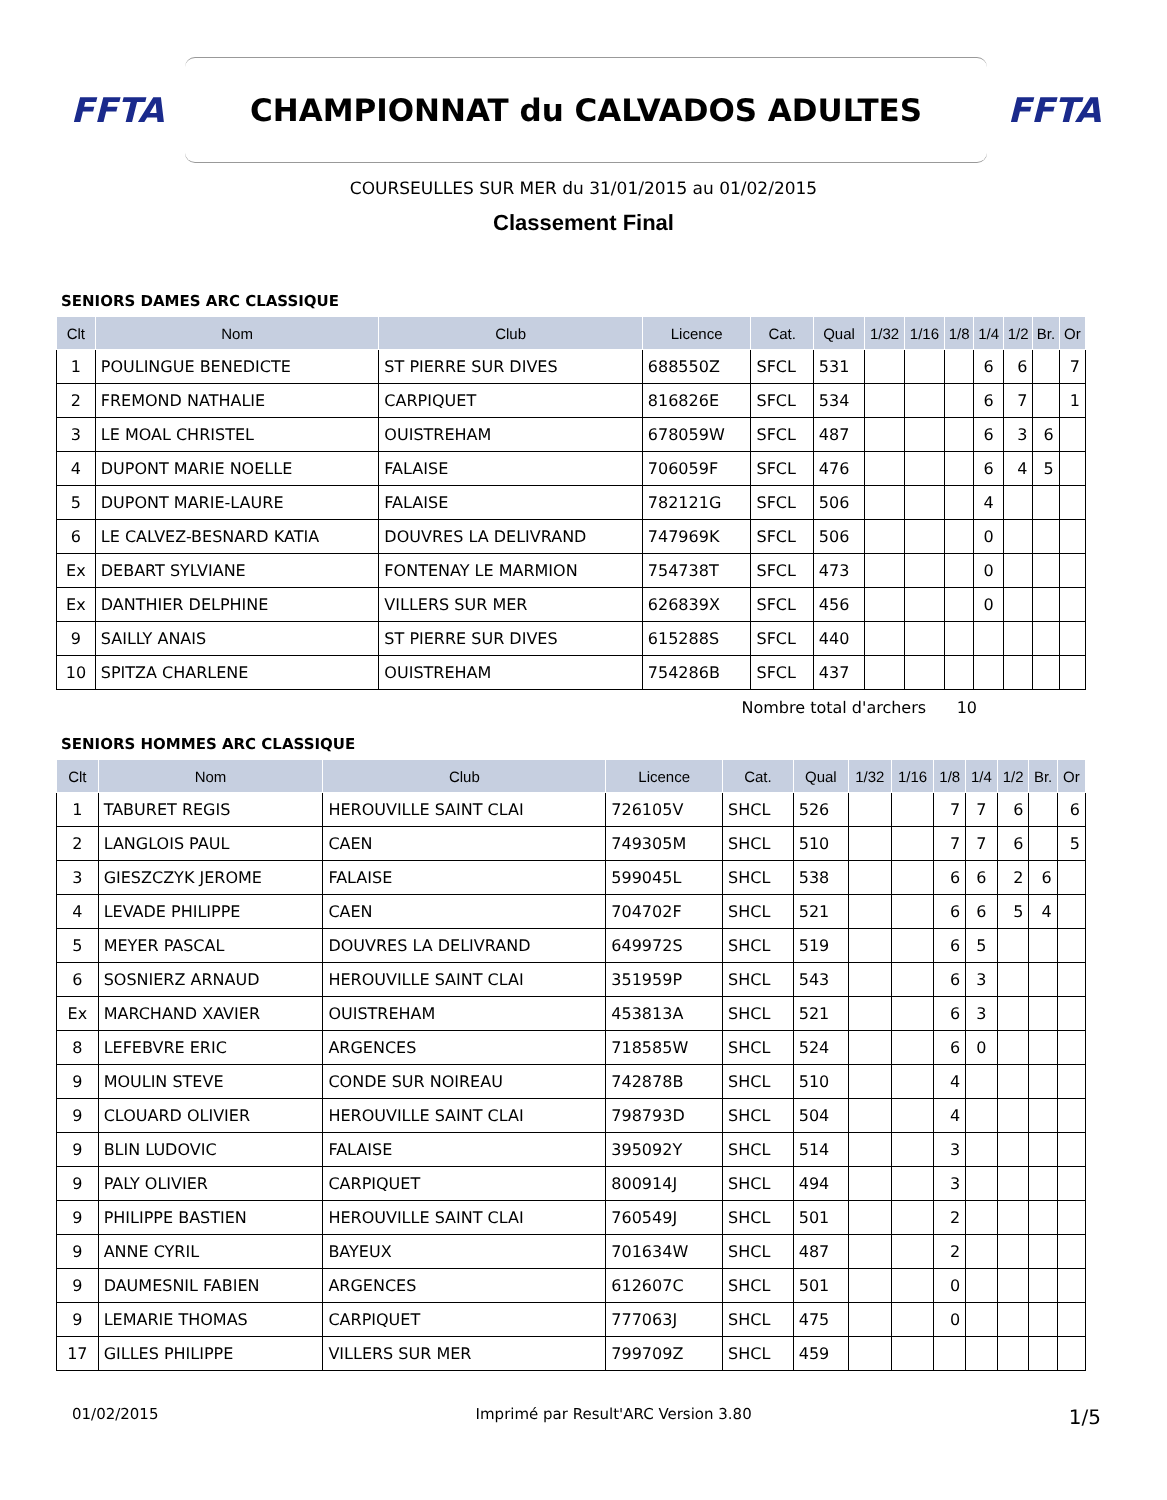FFTA
CHAMPIONNAT du CALVADOS ADULTES
FFTA
COURSEULLES SUR MER du 31/01/2015 au 01/02/2015
Classement Final
SENIORS DAMES ARC CLASSIQUE
| Clt | Nom | Club | Licence | Cat. | Qual | 1/32 | 1/16 | 1/8 | 1/4 | 1/2 | Br. | Or |
| --- | --- | --- | --- | --- | --- | --- | --- | --- | --- | --- | --- | --- |
| 1 | POULINGUE BENEDICTE | ST PIERRE SUR DIVES | 688550Z | SFCL | 531 | | | | 6 | 6 | | 7 |
| 2 | FREMOND NATHALIE | CARPIQUET | 816826E | SFCL | 534 | | | | 6 | 7 | | 1 |
| 3 | LE MOAL CHRISTEL | OUISTREHAM | 678059W | SFCL | 487 | | | | 6 | 3 | 6 | |
| 4 | DUPONT MARIE NOELLE | FALAISE | 706059F | SFCL | 476 | | | | 6 | 4 | 5 | |
| 5 | DUPONT MARIE-LAURE | FALAISE | 782121G | SFCL | 506 | | | | 4 | | | |
| 6 | LE CALVEZ-BESNARD KATIA | DOUVRES LA DELIVRAND | 747969K | SFCL | 506 | | | | 0 | | | |
| Ex | DEBART SYLVIANE | FONTENAY LE MARMION | 754738T | SFCL | 473 | | | | 0 | | | |
| Ex | DANTHIER DELPHINE | VILLERS SUR MER | 626839X | SFCL | 456 | | | | 0 | | | |
| 9 | SAILLY ANAIS | ST PIERRE SUR DIVES | 615288S | SFCL | 440 | | | | | | | |
| 10 | SPITZA CHARLENE | OUISTREHAM | 754286B | SFCL | 437 | | | | | | | |
Nombre total d'archers 10
SENIORS HOMMES ARC CLASSIQUE
| Clt | Nom | Club | Licence | Cat. | Qual | 1/32 | 1/16 | 1/8 | 1/4 | 1/2 | Br. | Or |
| --- | --- | --- | --- | --- | --- | --- | --- | --- | --- | --- | --- | --- |
| 1 | TABURET REGIS | HEROUVILLE SAINT CLAI | 726105V | SHCL | 526 | | | 7 | 7 | 6 | | 6 |
| 2 | LANGLOIS PAUL | CAEN | 749305M | SHCL | 510 | | | 7 | 7 | 6 | | 5 |
| 3 | GIESZCZYK JEROME | FALAISE | 599045L | SHCL | 538 | | | 6 | 6 | 2 | 6 | |
| 4 | LEVADE PHILIPPE | CAEN | 704702F | SHCL | 521 | | | 6 | 6 | 5 | 4 | |
| 5 | MEYER PASCAL | DOUVRES LA DELIVRAND | 649972S | SHCL | 519 | | | 6 | 5 | | | |
| 6 | SOSNIERZ ARNAUD | HEROUVILLE SAINT CLAI | 351959P | SHCL | 543 | | | 6 | 3 | | | |
| Ex | MARCHAND XAVIER | OUISTREHAM | 453813A | SHCL | 521 | | | 6 | 3 | | | |
| 8 | LEFEBVRE ERIC | ARGENCES | 718585W | SHCL | 524 | | | 6 | 0 | | | |
| 9 | MOULIN STEVE | CONDE SUR NOIREAU | 742878B | SHCL | 510 | | | 4 | | | | |
| 9 | CLOUARD OLIVIER | HEROUVILLE SAINT CLAI | 798793D | SHCL | 504 | | | 4 | | | | |
| 9 | BLIN LUDOVIC | FALAISE | 395092Y | SHCL | 514 | | | 3 | | | | |
| 9 | PALY OLIVIER | CARPIQUET | 800914J | SHCL | 494 | | | 3 | | | | |
| 9 | PHILIPPE BASTIEN | HEROUVILLE SAINT CLAI | 760549J | SHCL | 501 | | | 2 | | | | |
| 9 | ANNE CYRIL | BAYEUX | 701634W | SHCL | 487 | | | 2 | | | | |
| 9 | DAUMESNIL FABIEN | ARGENCES | 612607C | SHCL | 501 | | | 0 | | | | |
| 9 | LEMARIE THOMAS | CARPIQUET | 777063J | SHCL | 475 | | | 0 | | | | |
| 17 | GILLES PHILIPPE | VILLERS SUR MER | 799709Z | SHCL | 459 | | | | | | | |
01/02/2015 Imprimé par Result'ARC Version 3.80 1/5